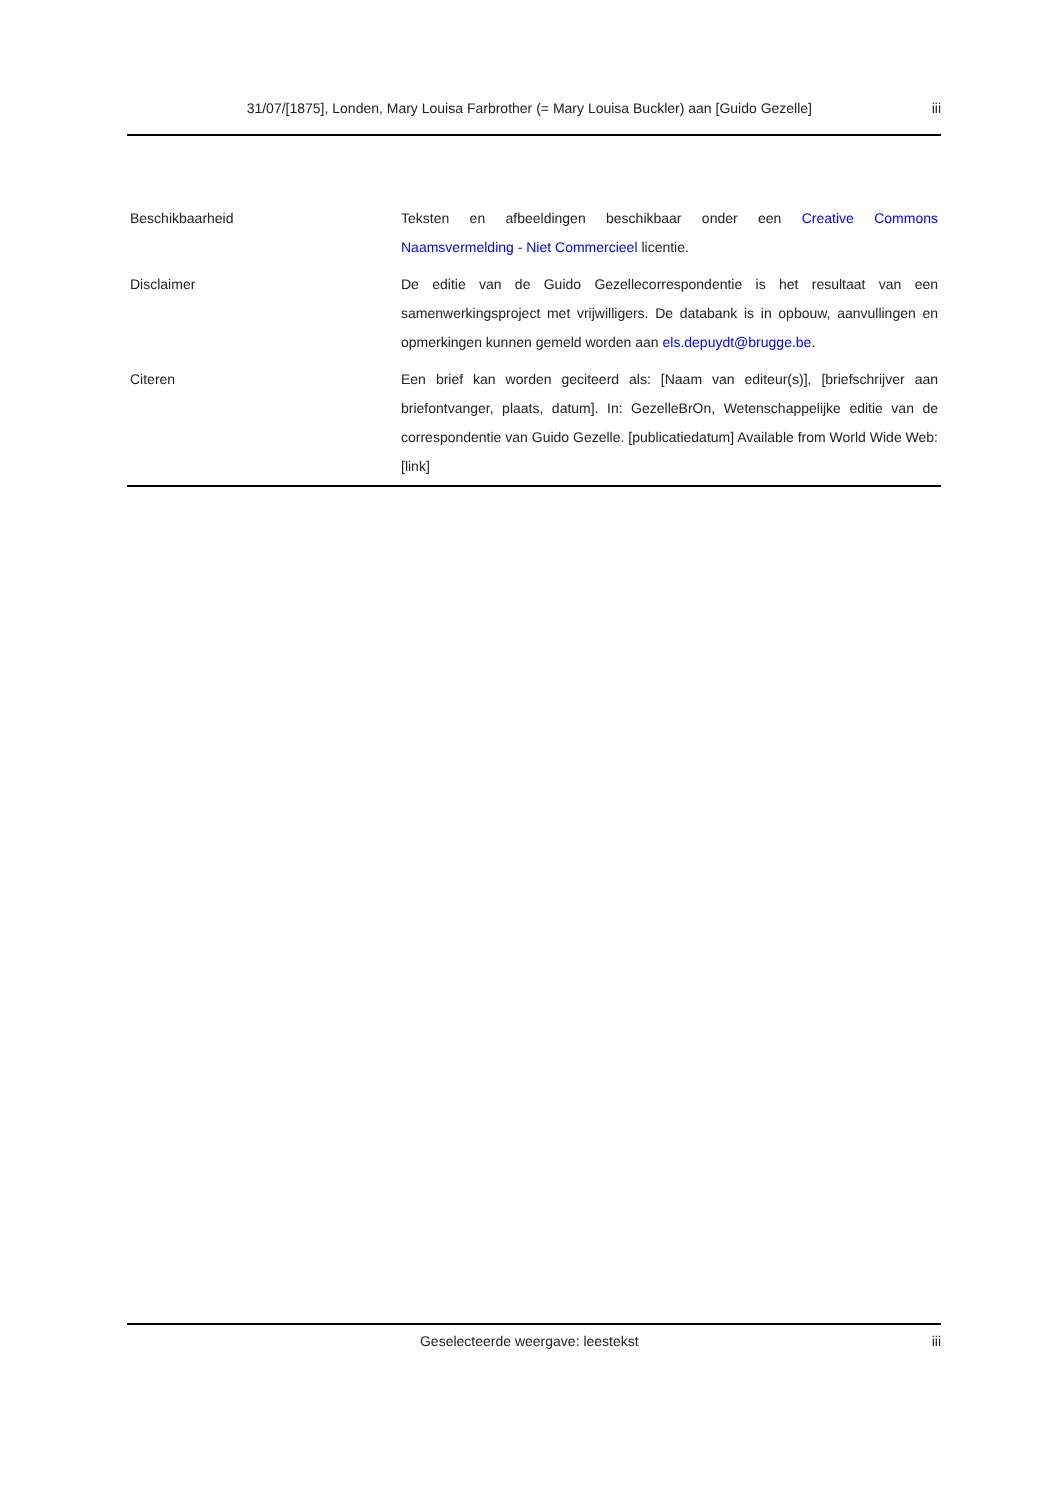31/07/[1875], Londen, Mary Louisa Farbrother (= Mary Louisa Buckler) aan [Guido Gezelle] iii
| Beschikbaarheid | Teksten en afbeeldingen beschikbaar onder een Creative Commons Naamsvermelding - Niet Commercieel licentie. |
| Disclaimer | De editie van de Guido Gezellecorrespondentie is het resultaat van een samenwerkingsproject met vrijwilligers. De databank is in opbouw, aanvullingen en opmerkingen kunnen gemeld worden aan els.depuydt@brugge.be . |
| Citeren | Een brief kan worden geciteerd als: [Naam van editeur(s)], [briefschrijver aan briefontvanger, plaats, datum]. In: GezelleBrOn, Wetenschappelijke editie van de correspondentie van Guido Gezelle. [publicatiedatum] Available from World Wide Web: [link] |
Geselecteerde weergave: leestekst iii